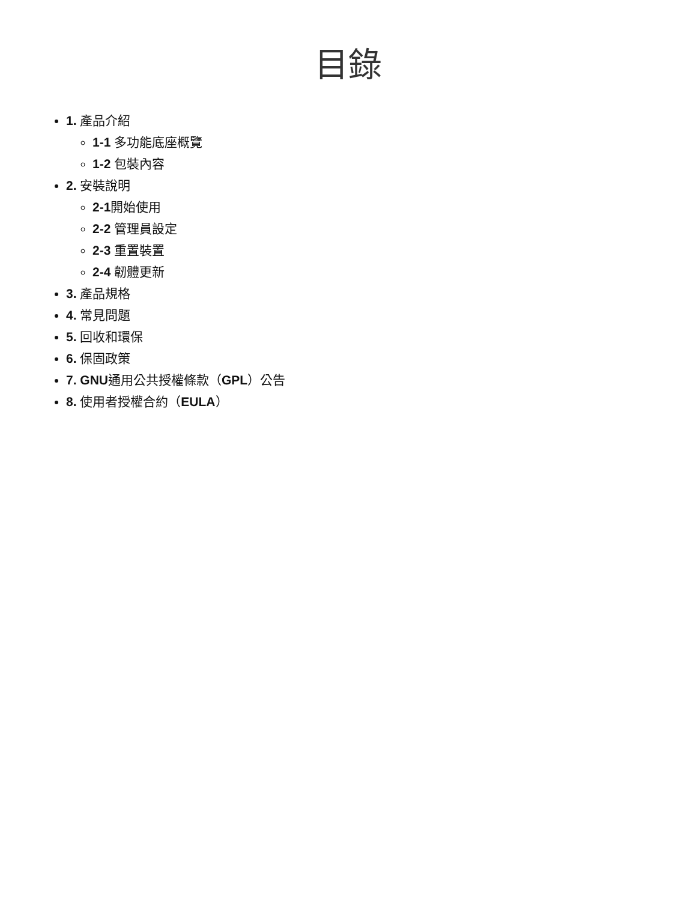目錄
1. 產品介紹
1-1 多功能底座概覽
1-2 包裝內容
2. 安裝說明
2-1開始使用
2-2 管理員設定
2-3 重置裝置
2-4 韌體更新
3. 產品規格
4. 常見問題
5. 回收和環保
6. 保固政策
7. GNU通用公共授權條款（GPL）公告
8. 使用者授權合約（EULA）